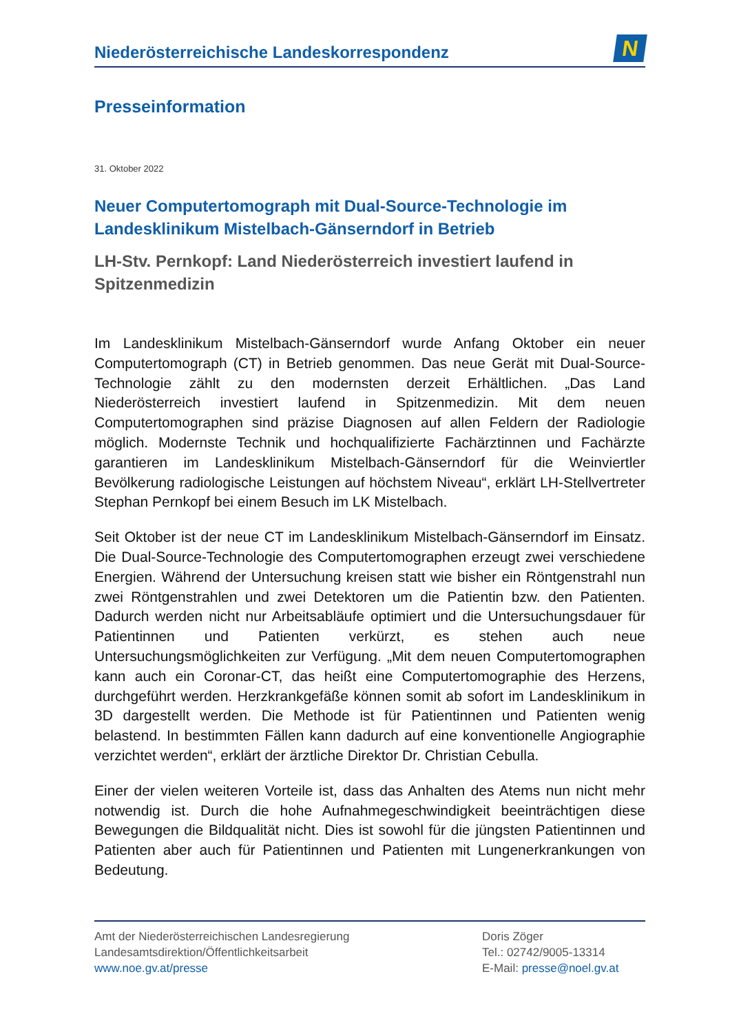Niederösterreichische Landeskorrespondenz
N
Presseinformation
31. Oktober 2022
Neuer Computertomograph mit Dual-Source-Technologie im Landesklinikum Mistelbach-Gänserndorf in Betrieb
LH-Stv. Pernkopf: Land Niederösterreich investiert laufend in Spitzenmedizin
Im Landesklinikum Mistelbach-Gänserndorf wurde Anfang Oktober ein neuer Computertomograph (CT) in Betrieb genommen. Das neue Gerät mit Dual-Source-Technologie zählt zu den modernsten derzeit Erhältlichen. „Das Land Niederösterreich investiert laufend in Spitzenmedizin. Mit dem neuen Computertomographen sind präzise Diagnosen auf allen Feldern der Radiologie möglich. Modernste Technik und hochqualifizierte Fachärztinnen und Fachärzte garantieren im Landesklinikum Mistelbach-Gänserndorf für die Weinviertler Bevölkerung radiologische Leistungen auf höchstem Niveau“, erklärt LH-Stellvertreter Stephan Pernkopf bei einem Besuch im LK Mistelbach.
Seit Oktober ist der neue CT im Landesklinikum Mistelbach-Gänserndorf im Einsatz. Die Dual-Source-Technologie des Computertomographen erzeugt zwei verschiedene Energien. Während der Untersuchung kreisen statt wie bisher ein Röntgenstrahl nun zwei Röntgenstrahlen und zwei Detektoren um die Patientin bzw. den Patienten. Dadurch werden nicht nur Arbeitsabläufe optimiert und die Untersuchungsdauer für Patientinnen und Patienten verkürzt, es stehen auch neue Untersuchungsmöglichkeiten zur Verfügung. „Mit dem neuen Computertomographen kann auch ein Coronar-CT, das heißt eine Computertomographie des Herzens, durchgeführt werden. Herzkrankgefäße können somit ab sofort im Landesklinikum in 3D dargestellt werden. Die Methode ist für Patientinnen und Patienten wenig belastend. In bestimmten Fällen kann dadurch auf eine konventionelle Angiographie verzichtet werden“, erklärt der ärztliche Direktor Dr. Christian Cebulla.
Einer der vielen weiteren Vorteile ist, dass das Anhalten des Atems nun nicht mehr notwendig ist. Durch die hohe Aufnahmegeschwindigkeit beeinträchtigen diese Bewegungen die Bildqualität nicht. Dies ist sowohl für die jüngsten Patientinnen und Patienten aber auch für Patientinnen und Patienten mit Lungenerkrankungen von Bedeutung.
Amt der Niederösterreichischen Landesregierung
Landesamtsdirektion/Öffentlichkeitsarbeit
www.noe.gv.at/presse
Doris Zöger
Tel.: 02742/9005-13314
E-Mail: presse@noel.gv.at